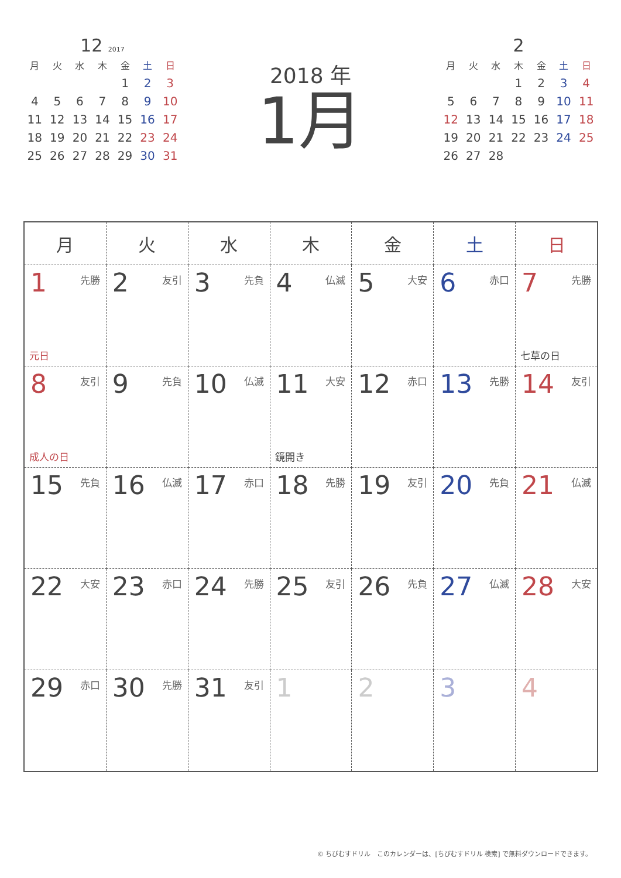12 2017
| 月 | 火 | 水 | 木 | 金 | 土 | 日 |
| --- | --- | --- | --- | --- | --- | --- |
| | | | | 1 | 2 | 3 |
| 4 | 5 | 6 | 7 | 8 | 9 | 10 |
| 11 | 12 | 13 | 14 | 15 | 16 | 17 |
| 18 | 19 | 20 | 21 | 22 | 23 | 24 |
| 25 | 26 | 27 | 28 | 29 | 30 | 31 |
2018 年
1月
2
| 月 | 火 | 水 | 木 | 金 | 土 | 日 |
| --- | --- | --- | --- | --- | --- | --- |
| | | | 1 | 2 | 3 | 4 |
| 5 | 6 | 7 | 8 | 9 | 10 | 11 |
| 12 | 13 | 14 | 15 | 16 | 17 | 18 |
| 19 | 20 | 21 | 22 | 23 | 24 | 25 |
| 26 | 27 | 28 | | | | |
| 月 | 火 | 水 | 木 | 金 | 土 | 日 |
| --- | --- | --- | --- | --- | --- | --- |
| 1 先勝 元日 | 2 友引 | 3 先負 | 4 仏滅 | 5 大安 | 6 赤口 | 7 先勝 七草の日 |
| 8 友引 成人の日 | 9 先負 | 10 仏滅 | 11 大安 鏡開き | 12 赤口 | 13 先勝 | 14 友引 |
| 15 先負 | 16 仏滅 | 17 赤口 | 18 先勝 | 19 友引 | 20 先負 | 21 仏滅 |
| 22 大安 | 23 赤口 | 24 先勝 | 25 友引 | 26 先負 | 27 仏滅 | 28 大安 |
| 29 赤口 | 30 先勝 | 31 友引 | 1 | 2 | 3 | 4 |
© ちびむすドリル　このカレンダーは、[ちびむすドリル 検索] で無料ダウンロードできます。